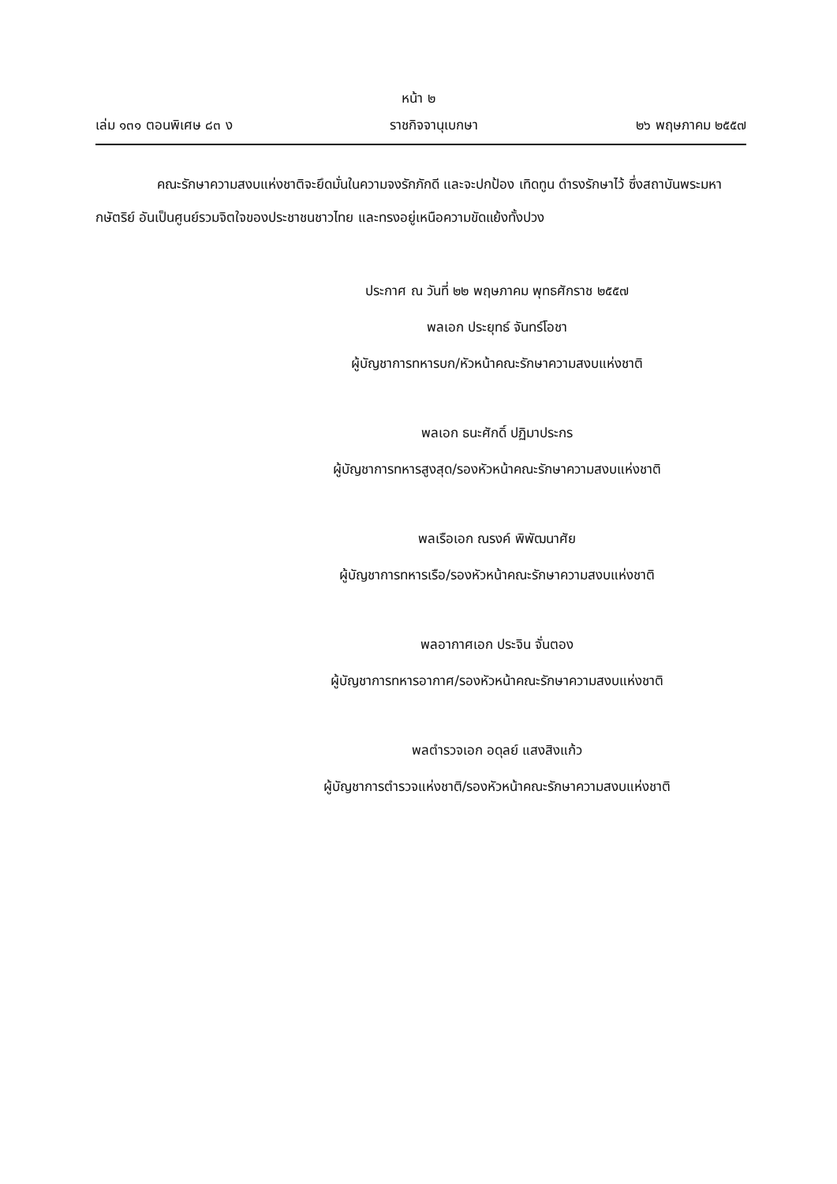หน้า ๒
เล่ม ๑๓๑ ตอนพิเศษ ๘๓ ง ราชกิจจานุเบกษา ๒๖ พฤษภาคม ๒๕๕๗
คณะรักษาความสงบแห่งชาติจะยึดมั่นในความจงรักภักดี และจะปกป้อง เทิดทูน ดำรงรักษาไว้ ซึ่งสถาบันพระมหากษัตริย์ อันเป็นศูนย์รวมจิตใจของประชาชนชาวไทย และทรงอยู่เหนือความขัดแย้งทั้งปวง
ประกาศ ณ วันที่ ๒๒ พฤษภาคม พุทธศักราช ๒๕๕๗
พลเอก ประยุทธ์ จันทร์โอชา
ผู้บัญชาการทหารบก/หัวหน้าคณะรักษาความสงบแห่งชาติ
พลเอก ธนะศักดิ์ ปฏิมาประกร
ผู้บัญชาการทหารสูงสุด/รองหัวหน้าคณะรักษาความสงบแห่งชาติ
พลเรือเอก ณรงค์ พิพัฒนาศัย
ผู้บัญชาการทหารเรือ/รองหัวหน้าคณะรักษาความสงบแห่งชาติ
พลอากาศเอก ประจิน จั่นตอง
ผู้บัญชาการทหารอากาศ/รองหัวหน้าคณะรักษาความสงบแห่งชาติ
พลตำรวจเอก อดุลย์ แสงสิงแก้ว
ผู้บัญชาการตำรวจแห่งชาติ/รองหัวหน้าคณะรักษาความสงบแห่งชาติ